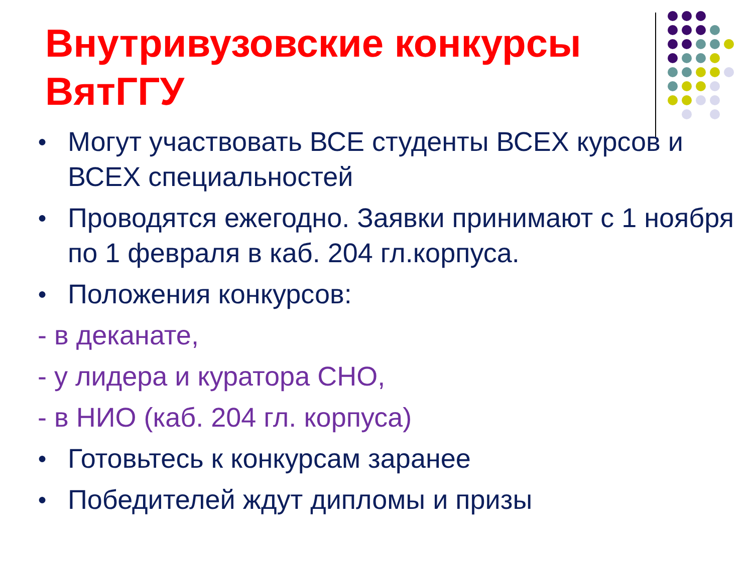Внутривузовские конкурсы ВятГГУ
● Могут участвовать ВСЕ студенты ВСЕХ курсов и ВСЕХ специальностей
● Проводятся ежегодно. Заявки принимают с 1 ноября по 1 февраля в каб. 204 гл.корпуса.
● Положения конкурсов:
- в деканате,
- у лидера и куратора СНО,
- в НИО (каб. 204 гл. корпуса)
● Готовьтесь к конкурсам заранее
● Победителей ждут дипломы и призы